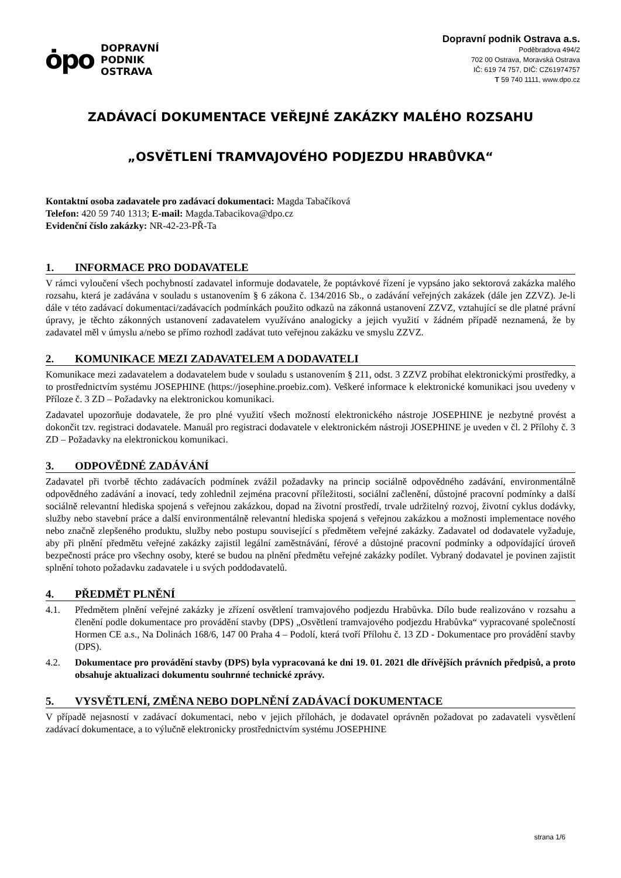ȯpo
DOPRAVNÍ
PODNIK
OSTRAVA
Dopravní podnik Ostrava a.s.
Poděbradova 494/2
702 00 Ostrava, Moravská Ostrava
IČ: 619 74 757, DIČ: CZ61974757
T 59 740 1111, www.dpo.cz
ZADÁVACÍ DOKUMENTACE VEŘEJNÉ ZAKÁZKY MALÉHO ROZSAHU
„OSVĚTLENÍ TRAMVAJOVÉHO PODJEZDU HRABŮVKA“
Kontaktní osoba zadavatele pro zadávací dokumentaci: Magda Tabačíková
Telefon: 420 59 740 1313; E-mail: Magda.Tabacikova@dpo.cz
Evidenční číslo zakázky: NR-42-23-PŘ-Ta
1. INFORMACE PRO DODAVATELE
V rámci vyloučení všech pochybností zadavatel informuje dodavatele, že poptávkové řízení je vypsáno jako sektorová zakázka malého rozsahu, která je zadávána v souladu s ustanovením § 6 zákona č. 134/2016 Sb., o zadávání veřejných zakázek (dále jen ZZVZ). Je-li dále v této zadávací dokumentaci/zadávacích podmínkách použito odkazů na zákonná ustanovení ZZVZ, vztahující se dle platné právní úpravy, je těchto zákonných ustanovení zadavatelem využíváno analogicky a jejich využití v žádném případě neznamená, že by zadavatel měl v úmyslu a/nebo se přímo rozhodl zadávat tuto veřejnou zakázku ve smyslu ZZVZ.
2. KOMUNIKACE MEZI ZADAVATELEM A DODAVATELI
Komunikace mezi zadavatelem a dodavatelem bude v souladu s ustanovením § 211, odst. 3 ZZVZ probíhat elektronickými prostředky, a to prostřednictvím systému JOSEPHINE (https://josephine.proebiz.com). Veškeré informace k elektronické komunikaci jsou uvedeny v Příloze č. 3 ZD – Požadavky na elektronickou komunikaci.
Zadavatel upozorňuje dodavatele, že pro plné využití všech možností elektronického nástroje JOSEPHINE je nezbytné provést a dokončit tzv. registraci dodavatele. Manuál pro registraci dodavatele v elektronickém nástroji JOSEPHINE je uveden v čl. 2 Přílohy č. 3 ZD – Požadavky na elektronickou komunikaci.
3. ODPOVĚDNÉ ZADÁVÁNÍ
Zadavatel při tvorbě těchto zadávacích podmínek zvážil požadavky na princip sociálně odpovědného zadávání, environmentálně odpovědného zadávání a inovací, tedy zohlednil zejména pracovní příležitosti, sociální začlenění, důstojné pracovní podmínky a další sociálně relevantní hlediska spojená s veřejnou zakázkou, dopad na životní prostředí, trvale udržitelný rozvoj, životní cyklus dodávky, služby nebo stavební práce a další environmentálně relevantní hlediska spojená s veřejnou zakázkou a možnosti implementace nového nebo značně zlepšeného produktu, služby nebo postupu související s předmětem veřejné zakázky. Zadavatel od dodavatele vyžaduje, aby při plnění předmětu veřejné zakázky zajistil legální zaměstnávání, férové a důstojné pracovní podmínky a odpovídající úroveň bezpečnosti práce pro všechny osoby, které se budou na plnění předmětu veřejné zakázky podílet. Vybraný dodavatel je povinen zajistit splnění tohoto požadavku zadavatele i u svých poddodavatelů.
4. PŘEDMĚT PLNĚNÍ
4.1. Předmětem plnění veřejné zakázky je zřízení osvětlení tramvajového podjezdu Hrabůvka. Dílo bude realizováno v rozsahu a členění podle dokumentace pro provádění stavby (DPS) „Osvětlení tramvajového podjezdu Hrabůvka“ vypracované společností Hormen CE a.s., Na Dolinách 168/6, 147 00 Praha 4 – Podolí, která tvoří Přílohu č. 13 ZD - Dokumentace pro provádění stavby (DPS).
4.2. Dokumentace pro provádění stavby (DPS) byla vypracovaná ke dni 19. 01. 2021 dle dřívějších právních předpisů, a proto obsahuje aktualizaci dokumentu souhrnné technické zprávy.
5. VYSVĚTLENÍ, ZMĚNA NEBO DOPLNĚNÍ ZADÁVACÍ DOKUMENTACE
V případě nejasností v zadávací dokumentaci, nebo v jejich přílohách, je dodavatel oprávněn požadovat po zadavateli vysvětlení zadávací dokumentace, a to výlučně elektronicky prostřednictvím systému JOSEPHINE
strana 1/6